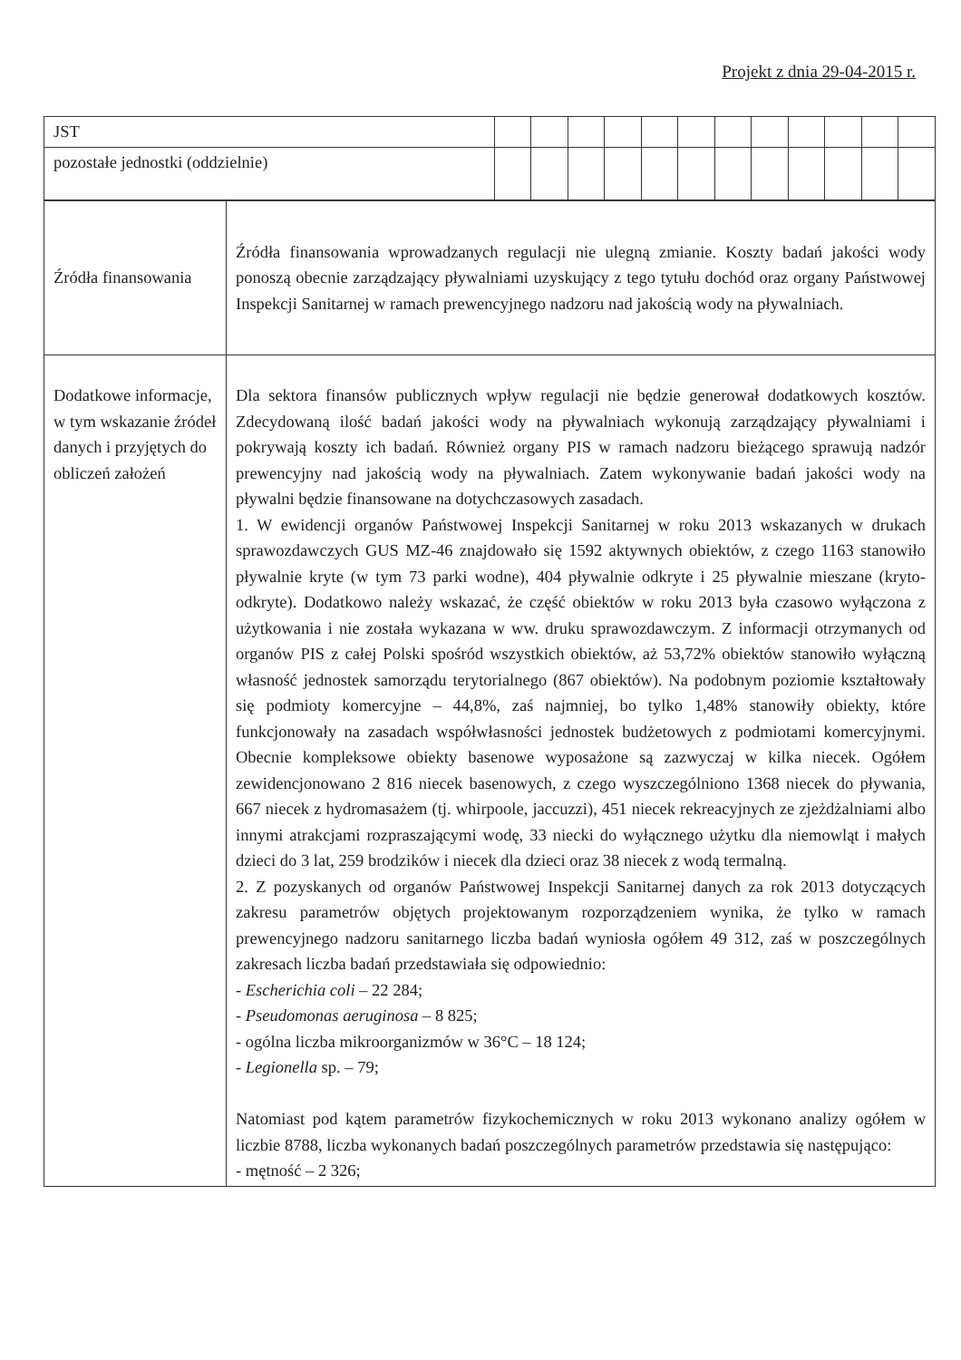Projekt z dnia 29-04-2015 r.
| JST | | | | | | | | | | | | |
| pozostałe jednostki (oddzielnie) | | | | | | | | | | | | |
| Źródła finansowania | Źródła finansowania wprowadzanych regulacji nie ulegną zmianie. Koszty badań jakości wody ponoszą obecnie zarządzający pływalniami uzyskujący z tego tytułu dochód oraz organy Państwowej Inspekcji Sanitarnej w ramach prewencyjnego nadzoru nad jakością wody na pływalniach. |
| Dodatkowe informacje, w tym wskazanie źródeł danych i przyjętych do obliczeń założeń | Dla sektora finansów publicznych wpływ regulacji nie będzie generował dodatkowych kosztów. Zdecydowaną ilość badań jakości wody na pływalniach wykonują zarządzający pływalniami i pokrywają koszty ich badań. Również organy PIS w ramach nadzoru bieżącego sprawują nadzór prewencyjny nad jakością wody na pływalniach. Zatem wykonywanie badań jakości wody na pływalni będzie finansowane na dotychczasowych zasadach. 1. W ewidencji organów Państwowej Inspekcji Sanitarnej w roku 2013 wskazanych w drukach sprawozdawczych GUS MZ-46 znajdowało się 1592 aktywnych obiektów, z czego 1163 stanowiło pływalnie kryte (w tym 73 parki wodne), 404 pływalnie odkryte i 25 pływalnie mieszane (kryto-odkryte). Dodatkowo należy wskazać, że część obiektów w roku 2013 była czasowo wyłączona z użytkowania i nie została wykazana w ww. druku sprawozdawczym. Z informacji otrzymanych od organów PIS z całej Polski spośród wszystkich obiektów, aż 53,72% obiektów stanowiło wyłączną własność jednostek samorządu terytorialnego (867 obiektów). Na podobnym poziomie kształtowały się podmioty komercyjne – 44,8%, zaś najmniej, bo tylko 1,48% stanowiły obiekty, które funkcjonowały na zasadach współwłasności jednostek budżetowych z podmiotami komercyjnymi. Obecnie kompleksowe obiekty basenowe wyposażone są zazwyczaj w kilka niecek. Ogółem zewidencjonowano 2 816 niecek basenowych, z czego wyszczególniono 1368 niecek do pływania, 667 niecek z hydromasażem (tj. whirpoole, jaccuzzi), 451 niecek rekreacyjnych ze zjeżdżalniami albo innymi atrakcjami rozpraszającymi wodę, 33 niecki do wyłącznego użytku dla niemowląt i małych dzieci do 3 lat, 259 brodzików i niecek dla dzieci oraz 38 niecek z wodą termalną. 2. Z pozyskanych od organów Państwowej Inspekcji Sanitarnej danych za rok 2013 dotyczących zakresu parametrów objętych projektowanym rozporządzeniem wynika, że tylko w ramach prewencyjnego nadzoru sanitarnego liczba badań wyniosła ogółem 49 312, zaś w poszczególnych zakresach liczba badań przedstawiała się odpowiednio: - Escherichia coli – 22 284; - Pseudomonas aeruginosa – 8 825; - ogólna liczba mikroorganizmów w 36°C – 18 124; - Legionella sp. – 79; Natomiast pod kątem parametrów fizykochemicznych w roku 2013 wykonano analizy ogółem w liczbie 8788, liczba wykonanych badań poszczególnych parametrów przedstawia się następująco: - mętność – 2 326; |